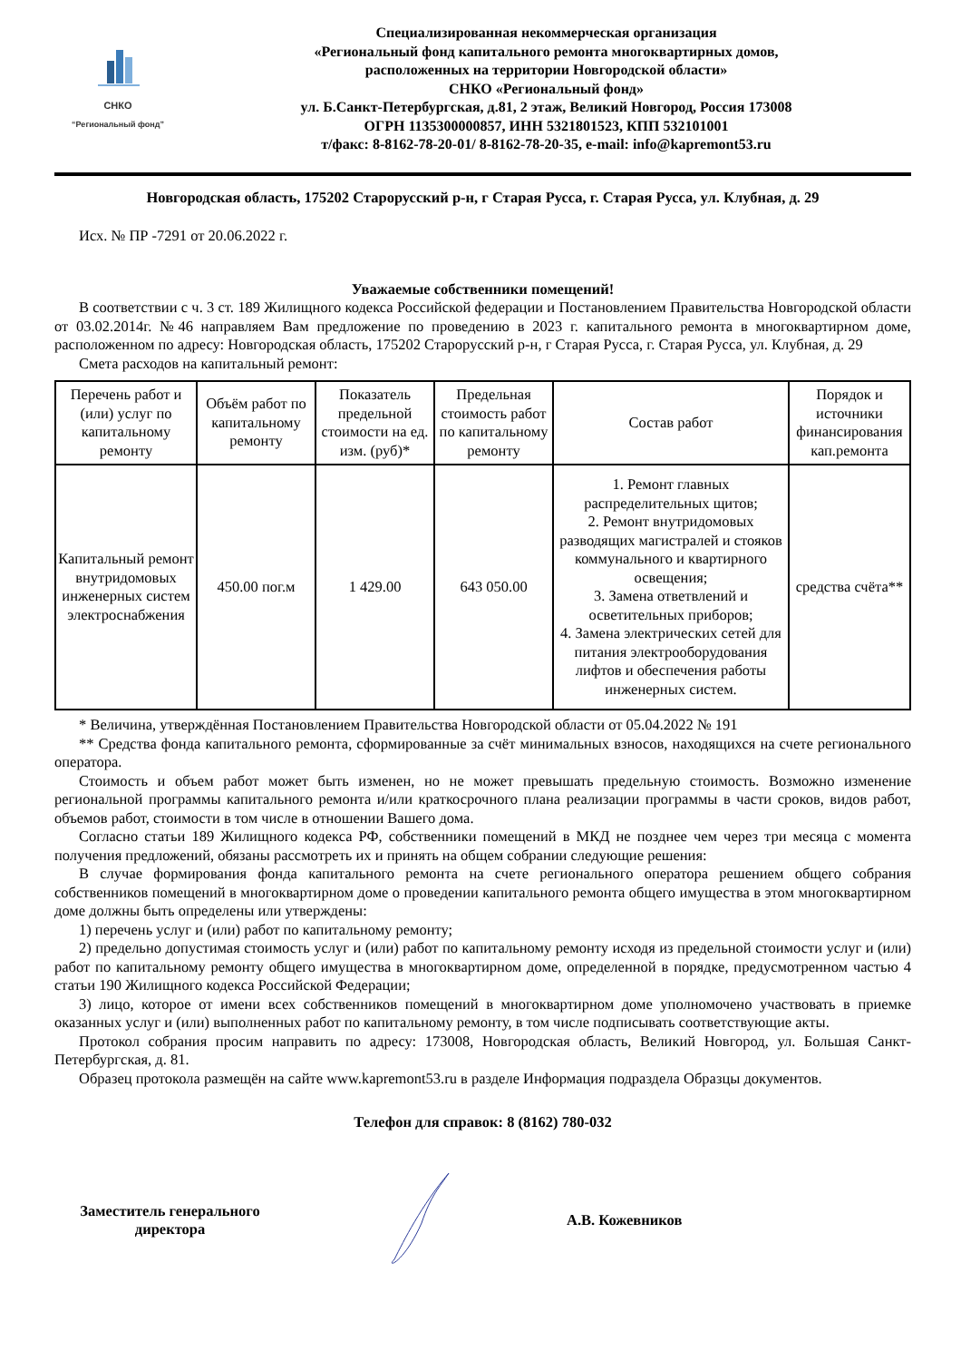СНКО
“Региональный фонд”
Специализированная некоммерческая организация
«Региональный фонд капитального ремонта многоквартирных домов,
расположенных на территории Новгородской области»
СНКО «Региональный фонд»
ул. Б.Санкт-Петербургская, д.81, 2 этаж, Великий Новгород, Россия 173008
ОГРН 1135300000857, ИНН 5321801523, КПП 532101001
т/факс: 8-8162-78-20-01/ 8-8162-78-20-35, e-mail: info@kapremont53.ru
Новгородская область, 175202 Старорусский р-н, г Старая Русса, г. Старая Русса, ул. Клубная, д. 29
Исх. № ПР -7291 от 20.06.2022 г.
Уважаемые собственники помещений!
В соответствии с ч. 3 ст. 189 Жилищного кодекса Российской федерации и Постановлением Правительства Новгородской области от 03.02.2014г. №46 направляем Вам предложение по проведению в 2023 г. капитального ремонта в многоквартирном доме, расположенном по адресу: Новгородская область, 175202 Старорусский р-н, г Старая Русса, г. Старая Русса, ул. Клубная, д. 29
Смета расходов на капитальный ремонт:
| Перечень работ и (или) услуг по капитальному ремонту | Объём работ по капитальному ремонту | Показатель предельной стоимости на ед. изм. (руб)* | Предельная стоимость работ по капитальному ремонту | Состав работ | Порядок и источники финансирования кап.ремонта |
| --- | --- | --- | --- | --- | --- |
| Капитальный ремонт внутридомовых инженерных систем электроснабжения | 450.00 пог.м | 1 429.00 | 643 050.00 | 1. Ремонт главных распределительных щитов; 2. Ремонт внутридомовых разводящих магистралей и стояков коммунального и квартирного освещения; 3. Замена ответвлений и осветительных приборов; 4. Замена электрических сетей для питания электрооборудования лифтов и обеспечения работы инженерных систем. | средства счёта** |
* Величина, утверждённая Постановлением Правительства Новгородской области от 05.04.2022 № 191
** Средства фонда капитального ремонта, сформированные за счёт минимальных взносов, находящихся на счете регионального оператора.
Стоимость и объем работ может быть изменен, но не может превышать предельную стоимость. Возможно изменение региональной программы капитального ремонта и/или краткосрочного плана реализации программы в части сроков, видов работ, объемов работ, стоимости в том числе в отношении Вашего дома.
Согласно статьи 189 Жилищного кодекса РФ, собственники помещений в МКД не позднее чем через три месяца с момента получения предложений, обязаны рассмотреть их и принять на общем собрании следующие решения:
В случае формирования фонда капитального ремонта на счете регионального оператора решением общего собрания собственников помещений в многоквартирном доме о проведении капитального ремонта общего имущества в этом многоквартирном доме должны быть определены или утверждены:
1) перечень услуг и (или) работ по капитальному ремонту;
2) предельно допустимая стоимость услуг и (или) работ по капитальному ремонту исходя из предельной стоимости услуг и (или) работ по капитальному ремонту общего имущества в многоквартирном доме, определенной в порядке, предусмотренном частью 4 статьи 190 Жилищного кодекса Российской Федерации;
3) лицо, которое от имени всех собственников помещений в многоквартирном доме уполномочено участвовать в приемке оказанных услуг и (или) выполненных работ по капитальному ремонту, в том числе подписывать соответствующие акты.
Протокол собрания просим направить по адресу: 173008, Новгородская область, Великий Новгород, ул. Большая Санкт-Петербургская, д. 81.
Образец протокола размещён на сайте www.kapremont53.ru в разделе Информация подраздела Образцы документов.
Телефон для справок: 8 (8162) 780-032
Заместитель генерального директора
А.В. Кожевников